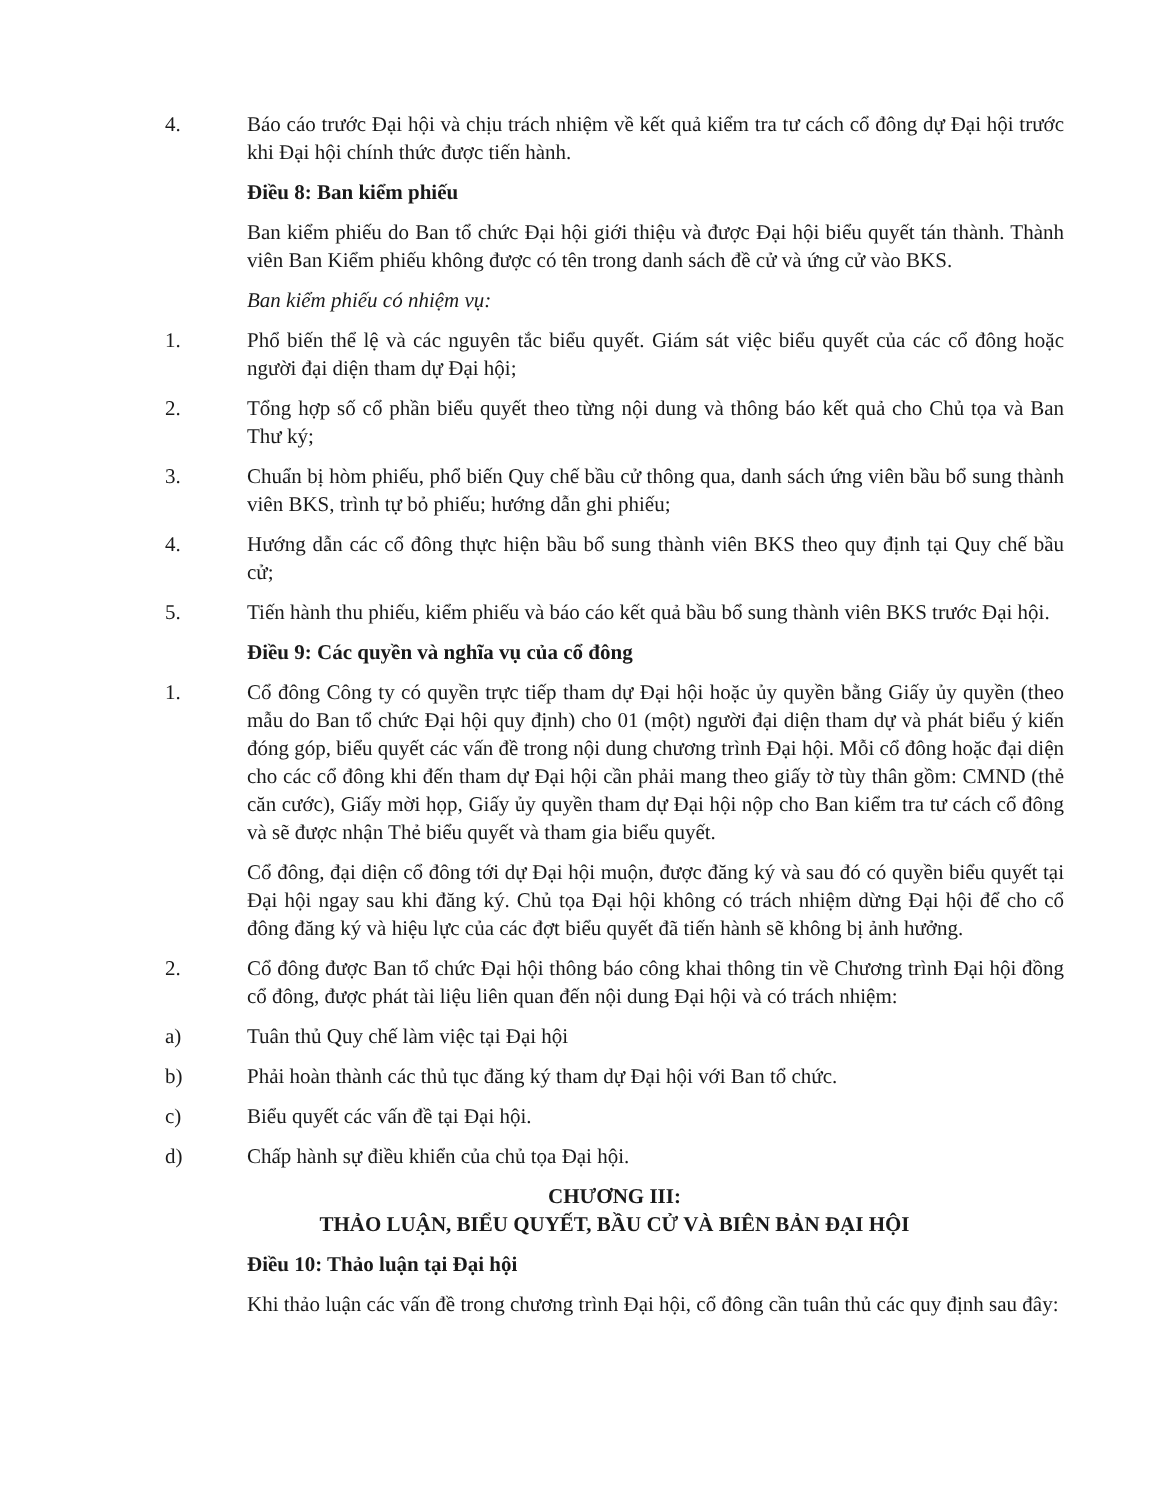4. Báo cáo trước Đại hội và chịu trách nhiệm về kết quả kiểm tra tư cách cổ đông dự Đại hội trước khi Đại hội chính thức được tiến hành.
Điều 8: Ban kiểm phiếu
Ban kiểm phiếu do Ban tổ chức Đại hội giới thiệu và được Đại hội biểu quyết tán thành. Thành viên Ban Kiểm phiếu không được có tên trong danh sách đề cử và ứng cử vào BKS.
Ban kiểm phiếu có nhiệm vụ:
1. Phổ biến thể lệ và các nguyên tắc biểu quyết. Giám sát việc biểu quyết của các cổ đông hoặc người đại diện tham dự Đại hội;
2. Tổng hợp số cổ phần biểu quyết theo từng nội dung và thông báo kết quả cho Chủ tọa và Ban Thư ký;
3. Chuẩn bị hòm phiếu, phổ biến Quy chế bầu cử thông qua, danh sách ứng viên bầu bổ sung thành viên BKS, trình tự bỏ phiếu; hướng dẫn ghi phiếu;
4. Hướng dẫn các cổ đông thực hiện bầu bổ sung thành viên BKS theo quy định tại Quy chế bầu cử;
5. Tiến hành thu phiếu, kiểm phiếu và báo cáo kết quả bầu bổ sung thành viên BKS trước Đại hội.
Điều 9: Các quyền và nghĩa vụ của cổ đông
1. Cổ đông Công ty có quyền trực tiếp tham dự Đại hội hoặc ủy quyền bằng Giấy ủy quyền (theo mẫu do Ban tổ chức Đại hội quy định) cho 01 (một) người đại diện tham dự và phát biểu ý kiến đóng góp, biểu quyết các vấn đề trong nội dung chương trình Đại hội. Mỗi cổ đông hoặc đại diện cho các cổ đông khi đến tham dự Đại hội cần phải mang theo giấy tờ tùy thân gồm: CMND (thẻ căn cước), Giấy mời họp, Giấy ủy quyền tham dự Đại hội nộp cho Ban kiểm tra tư cách cổ đông và sẽ được nhận Thẻ biểu quyết và tham gia biểu quyết.
Cổ đông, đại diện cổ đông tới dự Đại hội muộn, được đăng ký và sau đó có quyền biểu quyết tại Đại hội ngay sau khi đăng ký. Chủ tọa Đại hội không có trách nhiệm dừng Đại hội để cho cổ đông đăng ký và hiệu lực của các đợt biểu quyết đã tiến hành sẽ không bị ảnh hưởng.
2. Cổ đông được Ban tổ chức Đại hội thông báo công khai thông tin về Chương trình Đại hội đồng cổ đông, được phát tài liệu liên quan đến nội dung Đại hội và có trách nhiệm:
a) Tuân thủ Quy chế làm việc tại Đại hội
b) Phải hoàn thành các thủ tục đăng ký tham dự Đại hội với Ban tổ chức.
c) Biểu quyết các vấn đề tại Đại hội.
d) Chấp hành sự điều khiển của chủ tọa Đại hội.
CHƯƠNG III:
THẢO LUẬN, BIỂU QUYẾT, BẦU CỬ VÀ BIÊN BẢN ĐẠI HỘI
Điều 10: Thảo luận tại Đại hội
Khi thảo luận các vấn đề trong chương trình Đại hội, cổ đông cần tuân thủ các quy định sau đây: